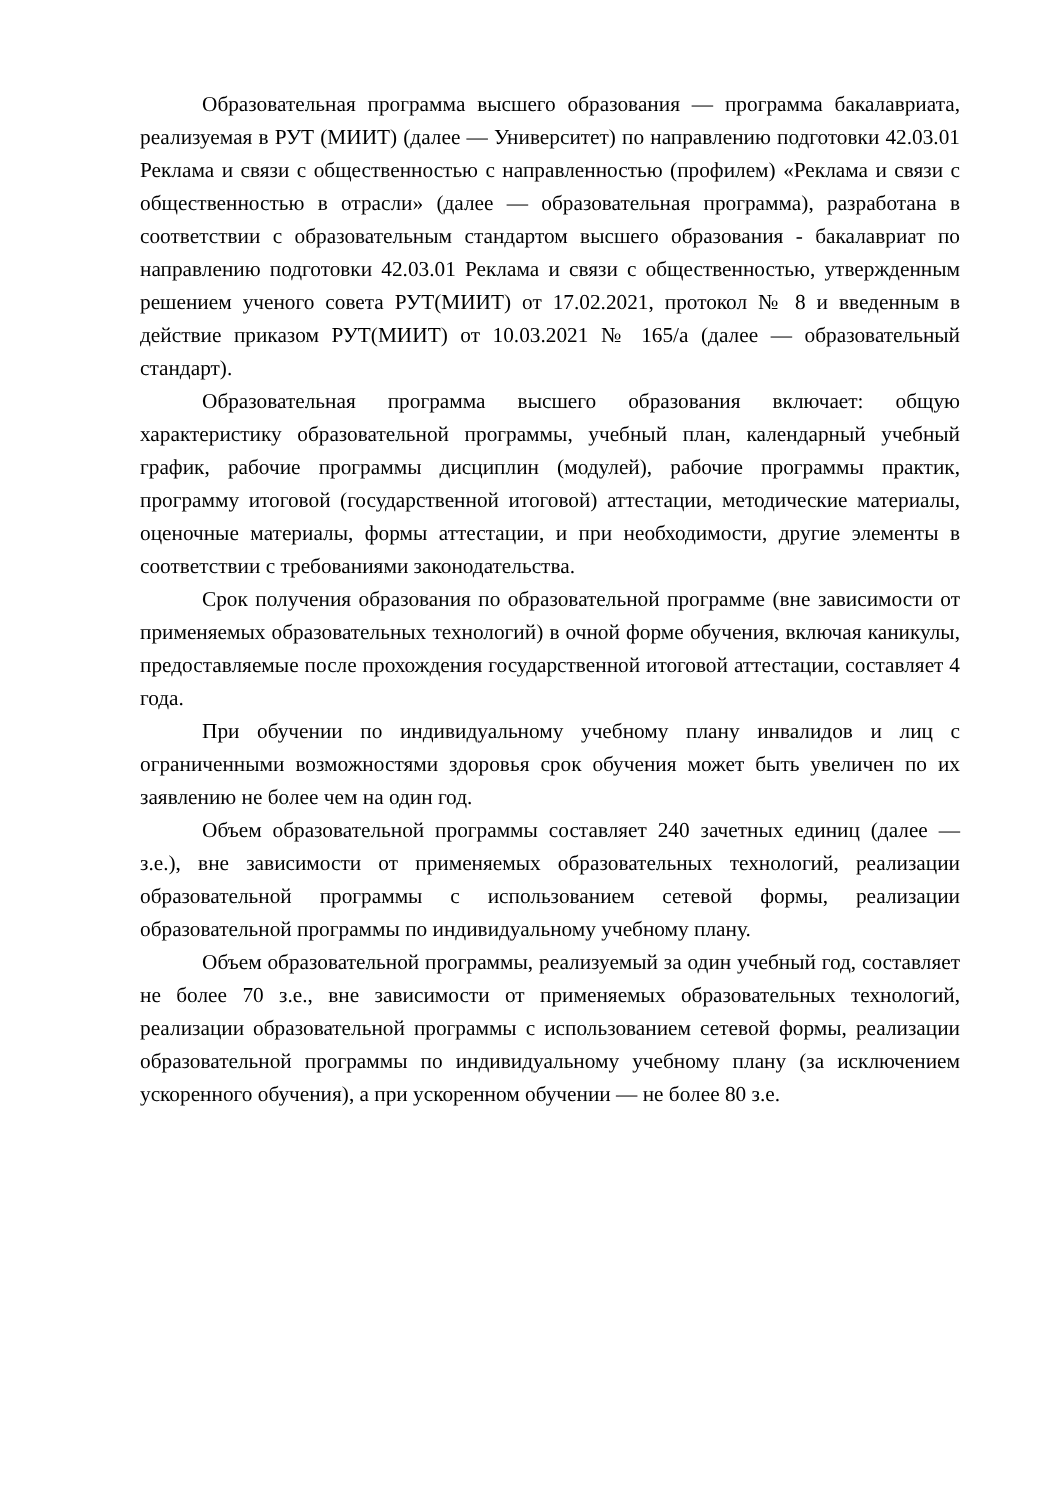Образовательная программа высшего образования — программа бакалавриата, реализуемая в РУТ (МИИТ) (далее — Университет) по направлению подготовки 42.03.01 Реклама и связи с общественностью с направленностью (профилем) «Реклама и связи с общественностью в отрасли» (далее — образовательная программа), разработана в соответствии с образовательным стандартом высшего образования - бакалавриат по направлению подготовки 42.03.01 Реклама и связи с общественностью, утвержденным решением ученого совета РУТ(МИИТ) от 17.02.2021, протокол № 8 и введенным в действие приказом РУТ(МИИТ) от 10.03.2021 № 165/а (далее — образовательный стандарт).
Образовательная программа высшего образования включает: общую характеристику образовательной программы, учебный план, календарный учебный график, рабочие программы дисциплин (модулей), рабочие программы практик, программу итоговой (государственной итоговой) аттестации, методические материалы, оценочные материалы, формы аттестации, и при необходимости, другие элементы в соответствии с требованиями законодательства.
Срок получения образования по образовательной программе (вне зависимости от применяемых образовательных технологий) в очной форме обучения, включая каникулы, предоставляемые после прохождения государственной итоговой аттестации, составляет 4 года.
При обучении по индивидуальному учебному плану инвалидов и лиц с ограниченными возможностями здоровья срок обучения может быть увеличен по их заявлению не более чем на один год.
Объем образовательной программы составляет 240 зачетных единиц (далее — з.е.), вне зависимости от применяемых образовательных технологий, реализации образовательной программы с использованием сетевой формы, реализации образовательной программы по индивидуальному учебному плану.
Объем образовательной программы, реализуемый за один учебный год, составляет не более 70 з.е., вне зависимости от применяемых образовательных технологий, реализации образовательной программы с использованием сетевой формы, реализации образовательной программы по индивидуальному учебному плану (за исключением ускоренного обучения), а при ускоренном обучении — не более 80 з.е.